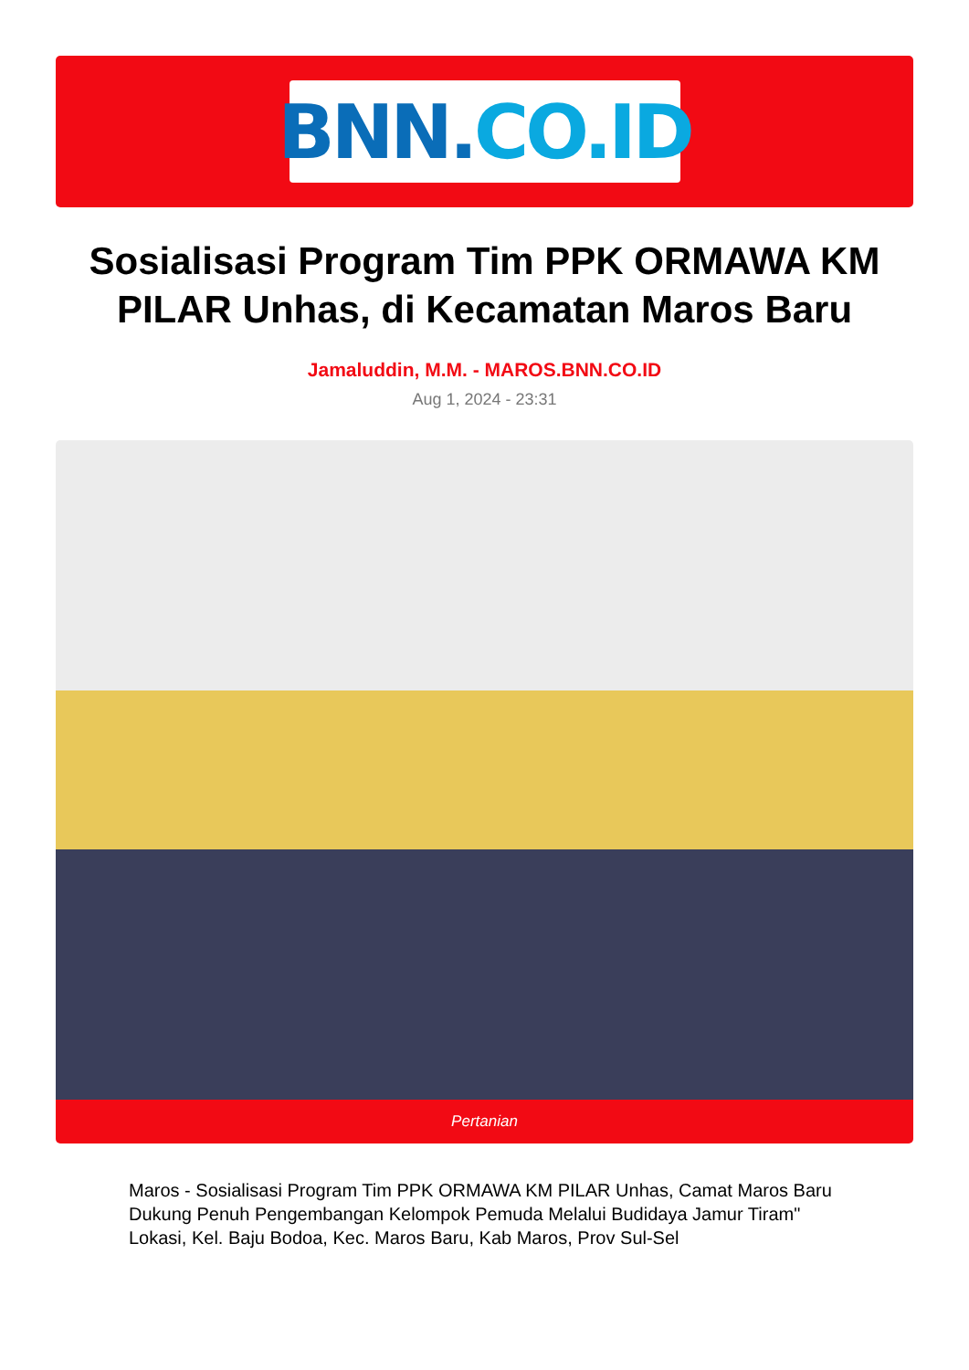BNN. CO.ID
Sosialisasi Program Tim PPK ORMAWA KM PILAR Unhas, di Kecamatan Maros Baru
Jamaluddin, M.M. - MAROS.BNN.CO.ID
Aug 1, 2024 - 23:31
Pertanian
Maros - Sosialisasi Program Tim PPK ORMAWA KM PILAR Unhas, Camat Maros Baru Dukung Penuh Pengembangan Kelompok Pemuda Melalui Budidaya Jamur Tiram"
Lokasi, Kel. Baju Bodoa, Kec. Maros Baru, Kab Maros, Prov Sul-Sel